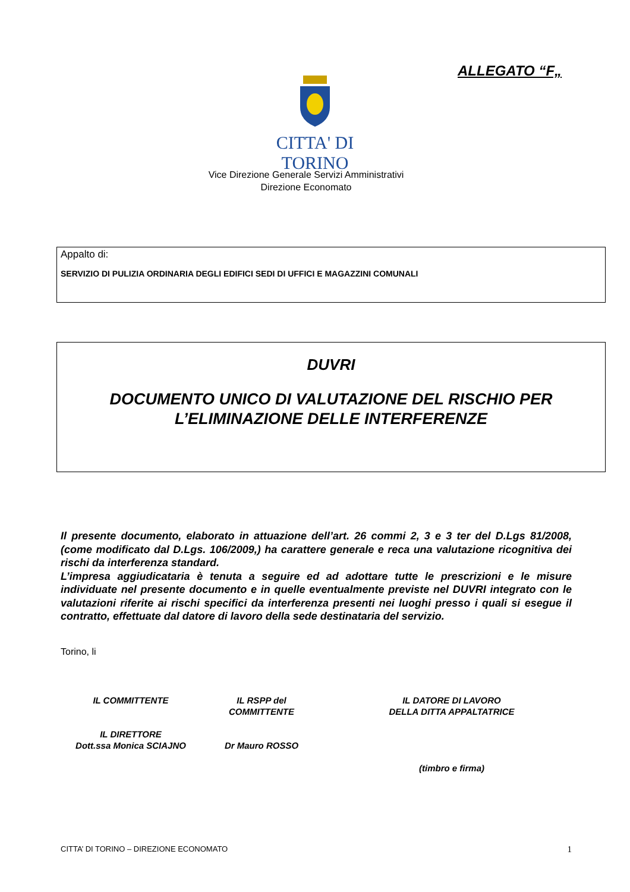ALLEGATO “F„
CITTA' DI TORINO
Vice Direzione Generale Servizi Amministrativi
Direzione Economato
Appalto di:
SERVIZIO DI PULIZIA ORDINARIA DEGLI EDIFICI SEDI DI UFFICI E MAGAZZINI COMUNALI
DUVRI
DOCUMENTO UNICO DI VALUTAZIONE DEL RISCHIO PER
L’ELIMINAZIONE DELLE INTERFERENZE
Il presente documento, elaborato in attuazione dell’art. 26 commi 2, 3 e 3 ter del D.Lgs 81/2008, (come modificato dal D.Lgs. 106/2009,) ha carattere generale e reca una valutazione ricognitiva dei rischi da interferenza standard.
L’impresa aggiudicataria è tenuta a seguire ed ad adottare tutte le prescrizioni e le misure individuate nel presente documento e in quelle eventualmente previste nel DUVRI integrato con le valutazioni riferite ai rischi specifici da interferenza presenti nei luoghi presso i quali si esegue il contratto, effettuate dal datore di lavoro della sede destinataria del servizio.
Torino, li
IL COMMITTENTE
IL DIRETTORE
Dott.ssa Monica SCIAJNO
IL RSPP del
COMMITTENTE
Dr Mauro ROSSO
IL DATORE DI LAVORO
DELLA DITTA APPALTATRICE
(timbro e firma)
CITTA’ DI TORINO – DIREZIONE ECONOMATO 1